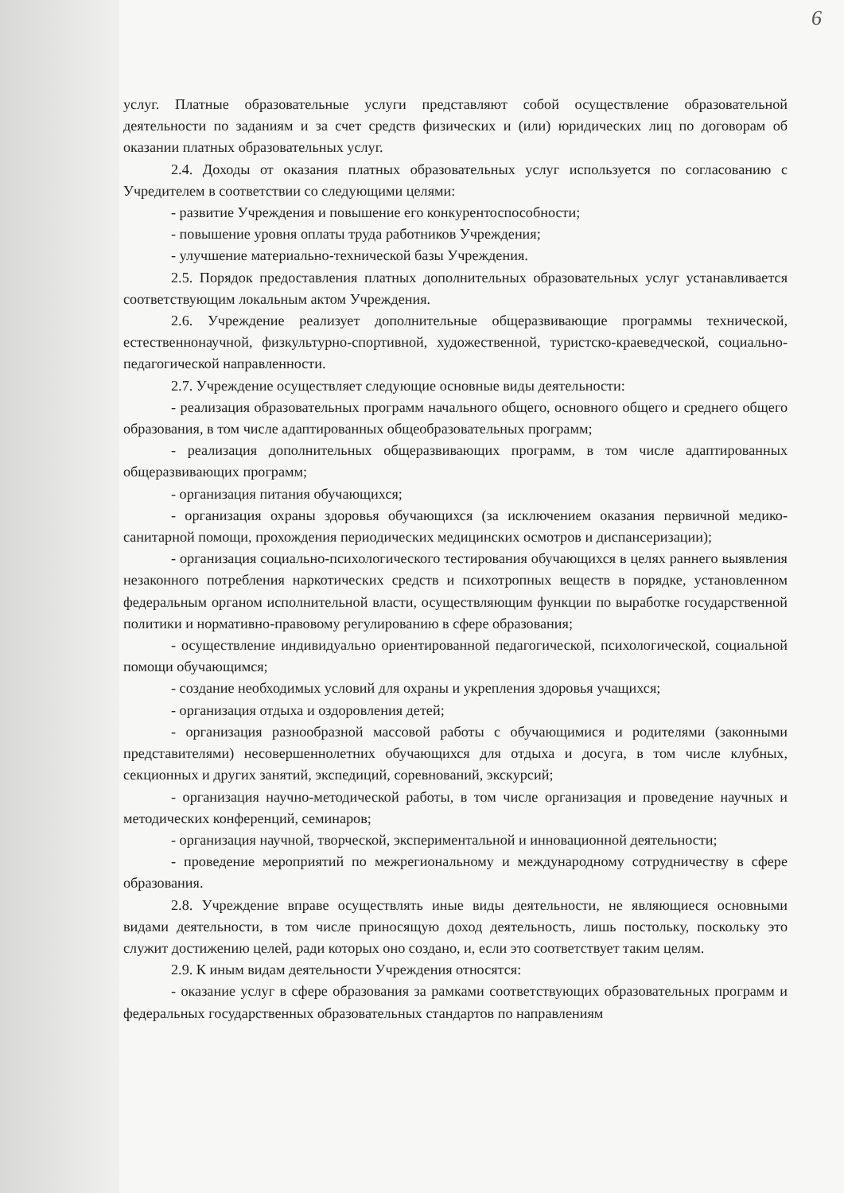6
услуг. Платные образовательные услуги представляют собой осуществление образовательной деятельности по заданиям и за счет средств физических и (или) юридических лиц по договорам об оказании платных образовательных услуг.
2.4. Доходы от оказания платных образовательных услуг используется по согласованию с Учредителем в соответствии со следующими целями:
- развитие Учреждения и повышение его конкурентоспособности;
- повышение уровня оплаты труда работников Учреждения;
- улучшение материально-технической базы Учреждения.
2.5. Порядок предоставления платных дополнительных образовательных услуг устанавливается соответствующим локальным актом Учреждения.
2.6. Учреждение реализует дополнительные общеразвивающие программы технической, естественнонаучной, физкультурно-спортивной, художественной, туристско-краеведческой, социально-педагогической направленности.
2.7. Учреждение осуществляет следующие основные виды деятельности:
- реализация образовательных программ начального общего, основного общего и среднего общего образования, в том числе адаптированных общеобразовательных программ;
- реализация дополнительных общеразвивающих программ, в том числе адаптированных общеразвивающих программ;
- организация питания обучающихся;
- организация охраны здоровья обучающихся (за исключением оказания первичной медико-санитарной помощи, прохождения периодических медицинских осмотров и диспансеризации);
- организация социально-психологического тестирования обучающихся в целях раннего выявления незаконного потребления наркотических средств и психотропных веществ в порядке, установленном федеральным органом исполнительной власти, осуществляющим функции по выработке государственной политики и нормативно-правовому регулированию в сфере образования;
- осуществление индивидуально ориентированной педагогической, психологической, социальной помощи обучающимся;
- создание необходимых условий для охраны и укрепления здоровья учащихся;
- организация отдыха и оздоровления детей;
- организация разнообразной массовой работы с обучающимися и родителями (законными представителями) несовершеннолетних обучающихся для отдыха и досуга, в том числе клубных, секционных и других занятий, экспедиций, соревнований, экскурсий;
- организация научно-методической работы, в том числе организация и проведение научных и методических конференций, семинаров;
- организация научной, творческой, экспериментальной и инновационной деятельности;
- проведение мероприятий по межрегиональному и международному сотрудничеству в сфере образования.
2.8. Учреждение вправе осуществлять иные виды деятельности, не являющиеся основными видами деятельности, в том числе приносящую доход деятельность, лишь постольку, поскольку это служит достижению целей, ради которых оно создано, и, если это соответствует таким целям.
2.9. К иным видам деятельности Учреждения относятся:
- оказание услуг в сфере образования за рамками соответствующих образовательных программ и федеральных государственных образовательных стандартов по направлениям